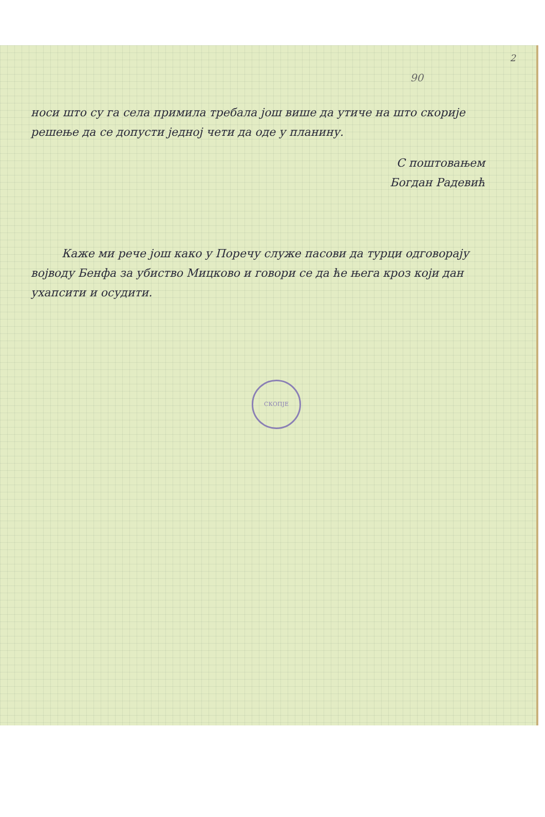2
90
носи што су га села примила требала још више да утиче на што скорије решење да се допусти једној чети да оде у планину.
С поштовањем
Богдан Радевић
Каже ми рече још како у Поречу служе пасови да турци одговорају војводу Бенфа за убиство Мицково и говори се да ће њега кроз који дан ухапсити и осудити.
СКОПЈЕ